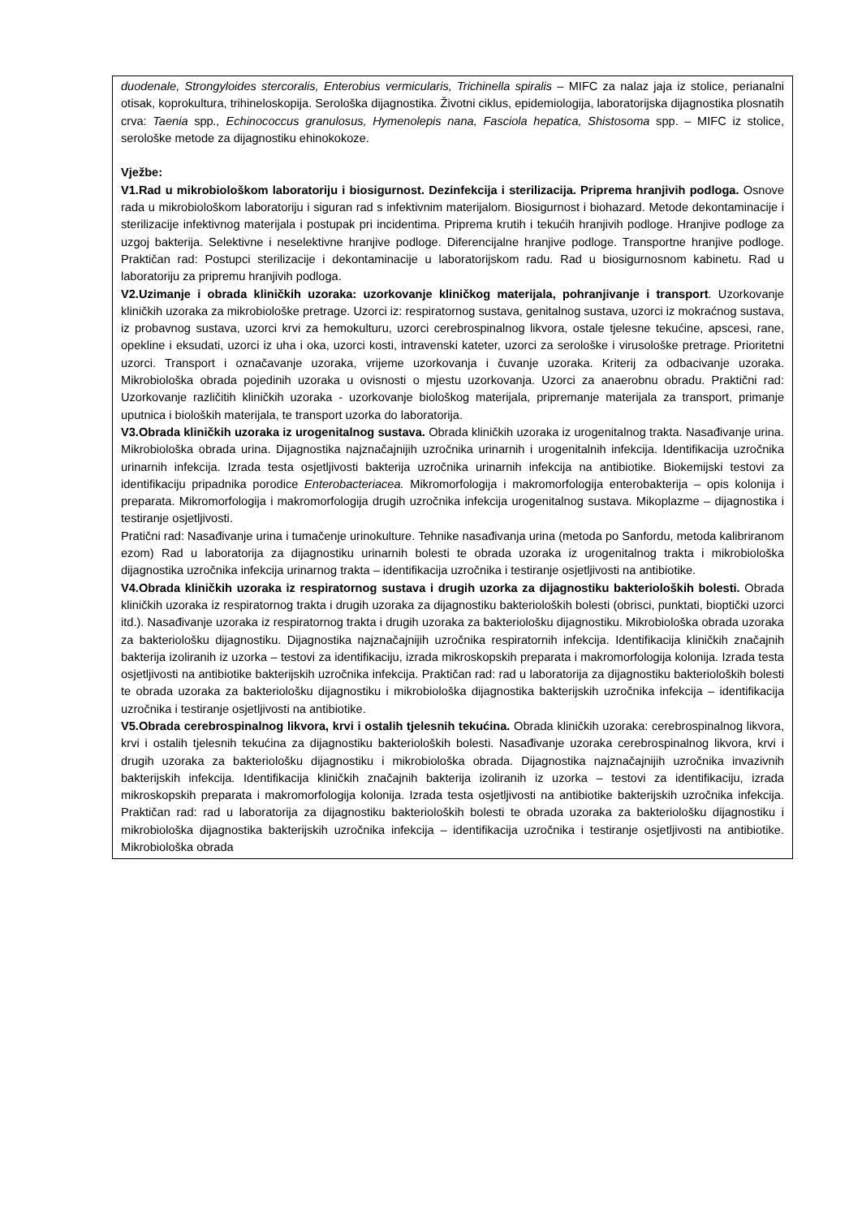| duodenale, Strongyloides stercoralis, Enterobius vermicularis, Trichinella spiralis – MIFC za nalaz jaja iz stolice, perianalni otisak, koprokultura, trihineloskopija. Serološka dijagnostika. Životni ciklus, epidemiologija, laboratorijska dijagnostika plosnatih crva: Taenia spp ., Echinococcus granulosus, Hymenolepis nana, Fasciola hepatica, Shistosoma spp. – MIFC iz stolice, serološke metode za dijagnostiku ehinokokoze. Vježbe: V1.Rad u mikrobiološkom laboratoriju i biosigurnost. Dezinfekcija i sterilizacija. Priprema hranjivih podloga. Osnove rada u mikrobiološkom laboratoriju i siguran rad s infektivnim materijalom. Biosigurnost i biohazard. Metode dekontaminacije i sterilizacije infektivnog materijala i postupak pri incidentima. Priprema krutih i tekućih hranjivih podloge. Hranjive podloge za uzgoj bakterija. Selektivne i neselektivne hranjive podloge. Diferencijalne hranjive podloge. Transportne hranjive podloge. Praktičan rad: Postupci sterilizacije i dekontaminacije u laboratorijskom radu. Rad u biosigurnosnom kabinetu. Rad u laboratoriju za pripremu hranjivih podloga. V2.Uzimanje i obrada kliničkih uzoraka: uzorkovanje kliničkog materijala, pohranjivanje i transport . Uzorkovanje kliničkih uzoraka za mikrobiološke pretrage. Uzorci iz: respiratornog sustava, genitalnog sustava, uzorci iz mokraćnog sustava, iz probavnog sustava, uzorci krvi za hemokulturu, uzorci cerebrospinalnog likvora, ostale tjelesne tekućine, apscesi, rane, opekline i eksudati, uzorci iz uha i oka, uzorci kosti, intravenski kateter, uzorci za serološke i virusološke pretrage. Prioritetni uzorci. Transport i označavanje uzoraka, vrijeme uzorkovanja i čuvanje uzoraka. Kriterij za odbacivanje uzoraka. Mikrobiološka obrada pojedinih uzoraka u ovisnosti o mjestu uzorkovanja. Uzorci za anaerobnu obradu. Praktični rad: Uzorkovanje različitih kliničkih uzoraka - uzorkovanje biološkog materijala, pripremanje materijala za transport, primanje uputnica i bioloških materijala, te transport uzorka do laboratorija. V3.Obrada kliničkih uzoraka iz urogenitalnog sustava. Obrada kliničkih uzoraka iz urogenitalnog trakta. Nasađivanje urina. Mikrobiološka obrada urina. Dijagnostika najznačajnijih uzročnika urinarnih i urogenitalnih infekcija. Identifikacija uzročnika urinarnih infekcija. Izrada testa osjetljivosti bakterija uzročnika urinarnih infekcija na antibiotike. Biokemijski testovi za identifikaciju pripadnika porodice Enterobacteriacea. Mikromorfologija i makromorfologija enterobakterija – opis kolonija i preparata. Mikromorfologija i makromorfologija drugih uzročnika infekcija urogenitalnog sustava. Mikoplazme – dijagnostika i testiranje osjetljivosti. Pratični rad: Nasađivanje urina i tumačenje urinokulture. Tehnike nasađivanja urina (metoda po Sanfordu, metoda kalibriranom ezom) Rad u laboratorija za dijagnostiku urinarnih bolesti te obrada uzoraka iz urogenitalnog trakta i mikrobiološka dijagnostika uzročnika infekcija urinarnog trakta – identifikacija uzročnika i testiranje osjetljivosti na antibiotike. V4.Obrada kliničkih uzoraka iz respiratornog sustava i drugih uzorka za dijagnostiku bakterioloških bolesti. Obrada kliničkih uzoraka iz respiratornog trakta i drugih uzoraka za dijagnostiku bakterioloških bolesti (obrisci, punktati, bioptički uzorci itd.). Nasađivanje uzoraka iz respiratornog trakta i drugih uzoraka za bakteriološku dijagnostiku. Mikrobiološka obrada uzoraka za bakteriološku dijagnostiku. Dijagnostika najznačajnijih uzročnika respiratornih infekcija. Identifikacija kliničkih značajnih bakterija izoliranih iz uzorka – testovi za identifikaciju, izrada mikroskopskih preparata i makromorfologija kolonija. Izrada testa osjetljivosti na antibiotike bakterijskih uzročnika infekcija. Praktičan rad: rad u laboratorija za dijagnostiku bakterioloških bolesti te obrada uzoraka za bakteriološku dijagnostiku i mikrobiološka dijagnostika bakterijskih uzročnika infekcija – identifikacija uzročnika i testiranje osjetljivosti na antibiotike. V5.Obrada cerebrospinalnog likvora, krvi i ostalih tjelesnih tekućina. Obrada kliničkih uzoraka: cerebrospinalnog likvora, krvi i ostalih tjelesnih tekućina za dijagnostiku bakterioloških bolesti. Nasađivanje uzoraka cerebrospinalnog likvora, krvi i drugih uzoraka za bakteriološku dijagnostiku i mikrobiološka obrada. Dijagnostika najznačajnijih uzročnika invazivnih bakterijskih infekcija. Identifikacija kliničkih značajnih bakterija izoliranih iz uzorka – testovi za identifikaciju, izrada mikroskopskih preparata i makromorfologija kolonija. Izrada testa osjetljivosti na antibiotike bakterijskih uzročnika infekcija. Praktičan rad: rad u laboratorija za dijagnostiku bakterioloških bolesti te obrada uzoraka za bakteriološku dijagnostiku i mikrobiološka dijagnostika bakterijskih uzročnika infekcija – identifikacija uzročnika i testiranje osjetljivosti na antibiotike. Mikrobiološka obrada |